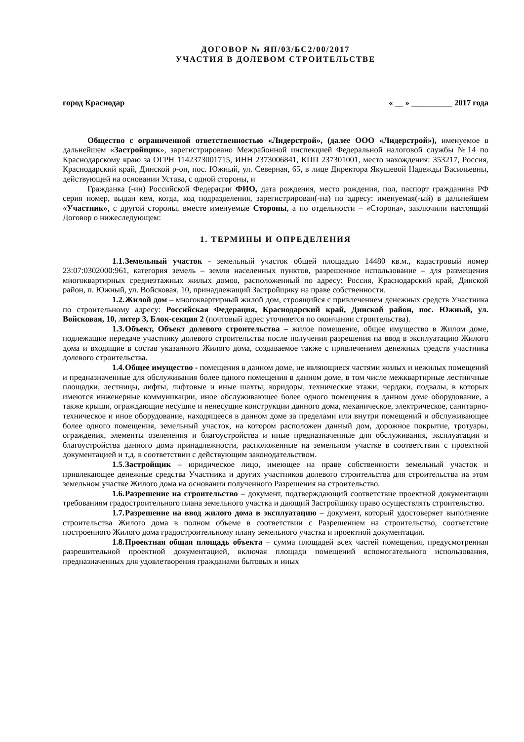ДОГОВОР № ЯП/03/БС2/00/2017
УЧАСТИЯ В ДОЛЕВОМ СТРОИТЕЛЬСТВЕ
город Краснодар « __ » __________ 2017 года
Общество с ограниченной ответственностью «Лидерстрой», (далее ООО «Лидерстрой»), именуемое в дальнейшем «Застройщик», зарегистрировано Межрайонной инспекцией Федеральной налоговой службы №14 по Краснодарскому краю за ОГРН 1142373001715, ИНН 2373006841, КПП 237301001, место нахождения: 353217, Россия, Краснодарский край, Динской р-он, пос. Южный, ул. Северная, 65, в лице Директора Якушевой Надежды Васильевны, действующей на основании Устава, с одной стороны, и
Гражданка (-ин) Российской Федерации ФИО, дата рождения, место рождения, пол, паспорт гражданина РФ серия номер, выдан кем, когда, код подразделения, зарегистрирован(-на) по адресу: именуемая(-ый) в дальнейшем «Участник», с другой стороны, вместе именуемые Стороны, а по отдельности – «Сторона», заключили настоящий Договор о нижеследующем:
1. ТЕРМИНЫ И ОПРЕДЕЛЕНИЯ
1.1. Земельный участок - земельный участок общей площадью 14480 кв.м., кадастровый номер 23:07:0302000:961, категория земель – земли населенных пунктов, разрешенное использование – для размещения многоквартирных среднеэтажных жилых домов, расположенный по адресу: Россия, Краснодарский край, Динской район, п. Южный, ул. Войсковая, 10, принадлежащий Застройщику на праве собственности.
1.2. Жилой дом – многоквартирный жилой дом, строящийся с привлечением денежных средств Участника по строительному адресу: Российская Федерация, Краснодарский край, Динской район, пос. Южный, ул. Войсковая, 10, литер 3, Блок-секция 2 (почтовый адрес уточняется по окончании строительства).
1.3. Объект, Объект долевого строительства – жилое помещение, общее имущество в Жилом доме, подлежащие передаче участнику долевого строительства после получения разрешения на ввод в эксплуатацию Жилого дома и входящие в состав указанного Жилого дома, создаваемое также с привлечением денежных средств участника долевого строительства.
1.4. Общее имущество - помещения в данном доме, не являющиеся частями жилых и нежилых помещений и предназначенные для обслуживания более одного помещения в данном доме, в том числе межквартирные лестничные площадки, лестницы, лифты, лифтовые и иные шахты, коридоры, технические этажи, чердаки, подвалы, в которых имеются инженерные коммуникации, иное обслуживающее более одного помещения в данном доме оборудование, а также крыши, ограждающие несущие и ненесущие конструкции данного дома, механическое, электрическое, санитарно-техническое и иное оборудование, находящееся в данном доме за пределами или внутри помещений и обслуживающее более одного помещения, земельный участок, на котором расположен данный дом, дорожное покрытие, тротуары, ограждения, элементы озеленения и благоустройства и иные предназначенные для обслуживания, эксплуатации и благоустройства данного дома принадлежности, расположенные на земельном участке в соответствии с проектной документацией и т.д. в соответствии с действующим законодательством.
1.5. Застройщик – юридическое лицо, имеющее на праве собственности земельный участок и привлекающее денежные средства Участника и других участников долевого строительства для строительства на этом земельном участке Жилого дома на основании полученного Разрешения на строительство.
1.6. Разрешение на строительство – документ, подтверждающий соответствие проектной документации требованиям градостроительного плана земельного участка и дающий Застройщику право осуществлять строительство.
1.7. Разрешение на ввод жилого дома в эксплуатацию – документ, который удостоверяет выполнение строительства Жилого дома в полном объеме в соответствии с Разрешением на строительство, соответствие построенного Жилого дома градостроительному плану земельного участка и проектной документации.
1.8. Проектная общая площадь объекта – сумма площадей всех частей помещения, предусмотренная разрешительной проектной документацией, включая площади помещений вспомогательного использования, предназначенных для удовлетворения гражданами бытовых и иных